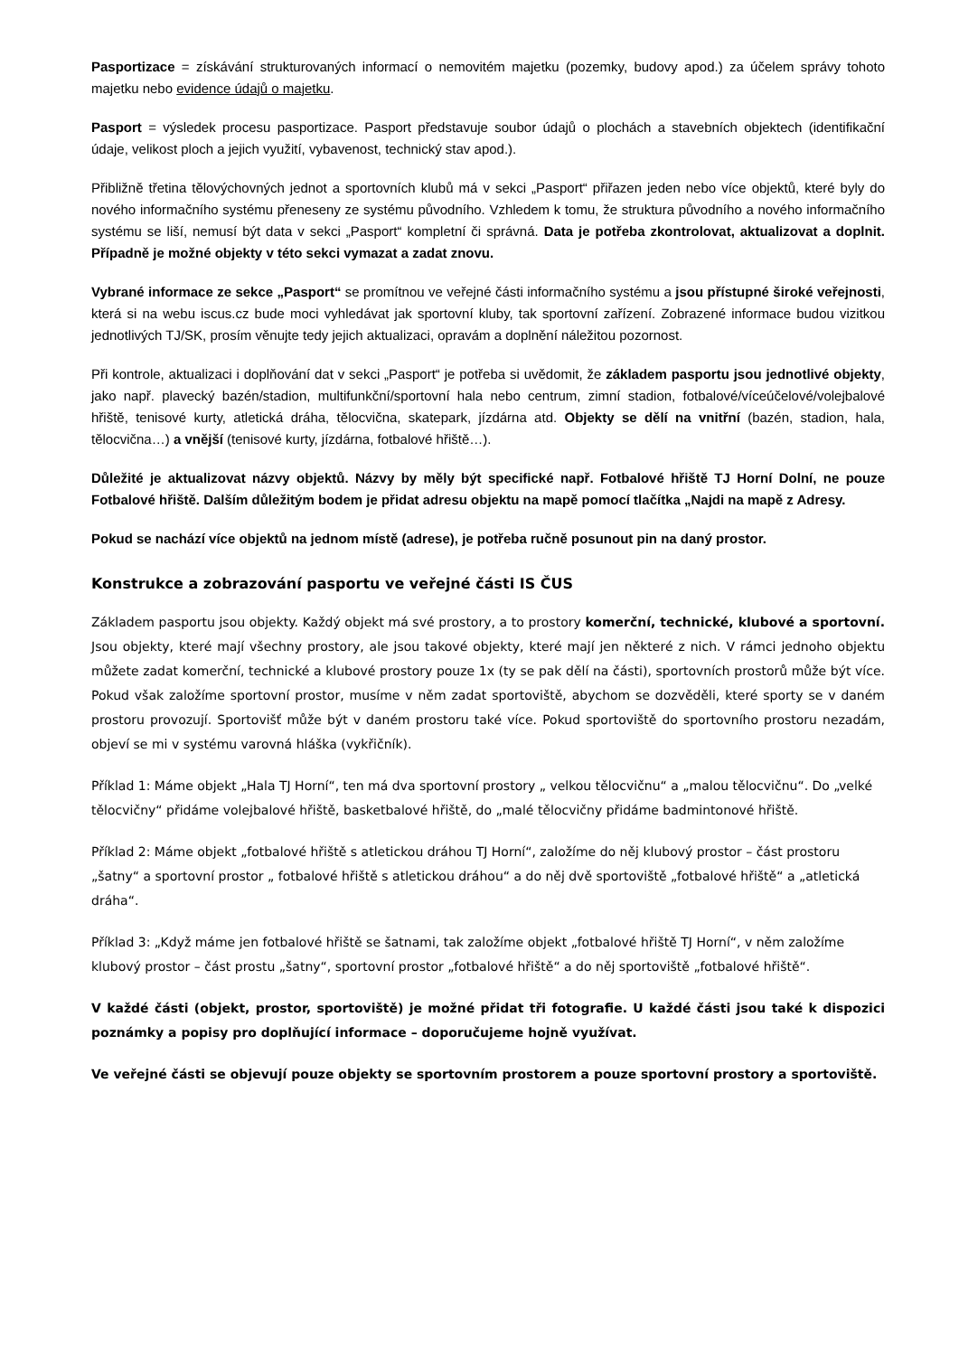Pasportizace = získávání strukturovaných informací o nemovitém majetku (pozemky, budovy apod.) za účelem správy tohoto majetku nebo evidence údajů o majetku.
Pasport = výsledek procesu pasportizace. Pasport představuje soubor údajů o plochách a stavebních objektech (identifikační údaje, velikost ploch a jejich využití, vybavenost, technický stav apod.).
Přibližně třetina tělovýchovných jednot a sportovních klubů má v sekci „Pasport“ přiřazen jeden nebo více objektů, které byly do nového informačního systému přeneseny ze systému původního. Vzhledem k tomu, že struktura původního a nového informačního systému se liší, nemusí být data v sekci „Pasport“ kompletní či správná. Data je potřeba zkontrolovat, aktualizovat a doplnit. Případně je možné objekty v této sekci vymazat a zadat znovu.
Vybrané informace ze sekce „Pasport“ se promítnou ve veřejné části informačního systému a jsou přístupné široké veřejnosti, která si na webu iscus.cz bude moci vyhledávat jak sportovní kluby, tak sportovní zařízení. Zobrazené informace budou vizitkou jednotlivých TJ/SK, prosím věnujte tedy jejich aktualizaci, opravám a doplnění náležitou pozornost.
Při kontrole, aktualizaci i doplňování dat v sekci „Pasport“ je potřeba si uvědomit, že základem pasportu jsou jednotlivé objekty, jako např. plavecký bazén/stadion, multifunkční/sportovní hala nebo centrum, zimní stadion, fotbalové/víceúčelové/volejbalové hřiště, tenisové kurty, atletická dráha, tělocvična, skatepark, jízdárna atd. Objekty se dělí na vnitřní (bazén, stadion, hala, tělocvična…) a vnější (tenisové kurty, jízdárna, fotbalové hřiště…).
Důležité je aktualizovat názvy objektů. Názvy by měly být specifické např. Fotbalové hřiště TJ Horní Dolní, ne pouze Fotbalové hřiště. Dalším důležitým bodem je přidat adresu objektu na mapě pomocí tlačítka „Najdi na mapě z Adresy.
Pokud se nachází více objektů na jednom místě (adrese), je potřeba ručně posunout pin na daný prostor.
Konstrukce a zobrazování pasportu ve veřejné části IS ČUS
Základem pasportu jsou objekty. Každý objekt má své prostory, a to prostory komerční, technické, klubové a sportovní. Jsou objekty, které mají všechny prostory, ale jsou takové objekty, které mají jen některé z nich. V rámci jednoho objektu můžete zadat komerční, technické a klubové prostory pouze 1x (ty se pak dělí na části), sportovních prostorů může být více. Pokud však založíme sportovní prostor, musíme v něm zadat sportoviště, abychom se dozvěděli, které sporty se v daném prostoru provozují. Sportovišť může být v daném prostoru také více. Pokud sportoviště do sportovního prostoru nezadám, objeví se mi v systému varovná hláška (vykřičník).
Příklad 1: Máme objekt „Hala TJ Horní“, ten má dva sportovní prostory „ velkou tělocvičnu“ a „malou tělocvičnu“. Do „velké tělocvičny“ přidáme volejbalové hřiště, basketbalové hřiště, do „malé tělocvičny přidáme badmintonové hřiště.
Příklad 2: Máme objekt „fotbalové hřiště s atletickou dráhou TJ Horní“, založíme do něj klubový prostor – část prostoru „šatny“ a sportovní prostor „ fotbalové hřiště s atletickou dráhou“ a do něj dvě sportoviště „fotbalové hřiště“ a „atletická dráha“.
Příklad 3: „Když máme jen fotbalové hřiště se šatnami, tak založíme objekt „fotbalové hřiště TJ Horní“, v něm založíme klubový prostor – část prostu „šatny“, sportovní prostor „fotbalové hřiště“ a do něj sportoviště „fotbalové hřiště“.
V každé části (objekt, prostor, sportoviště) je možné přidat tři fotografie. U každé části jsou také k dispozici poznámky a popisy pro doplňující informace – doporučujeme hojně využívat.
Ve veřejné části se objevují pouze objekty se sportovním prostorem a pouze sportovní prostory a sportoviště.